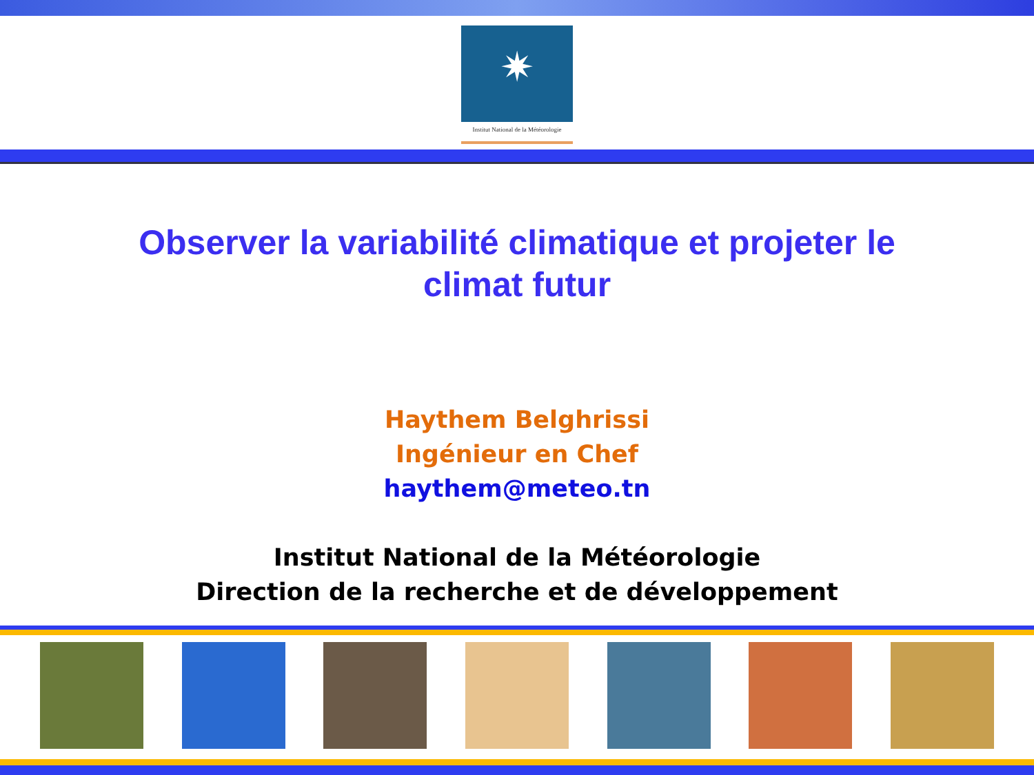✷
Institut National de la Météorologie
Observer la variabilité climatique et projeter le climat futur
Haythem Belghrissi
Ingénieur en Chef
haythem@meteo.tn
Institut National de la Météorologie
Direction de la recherche et de développement